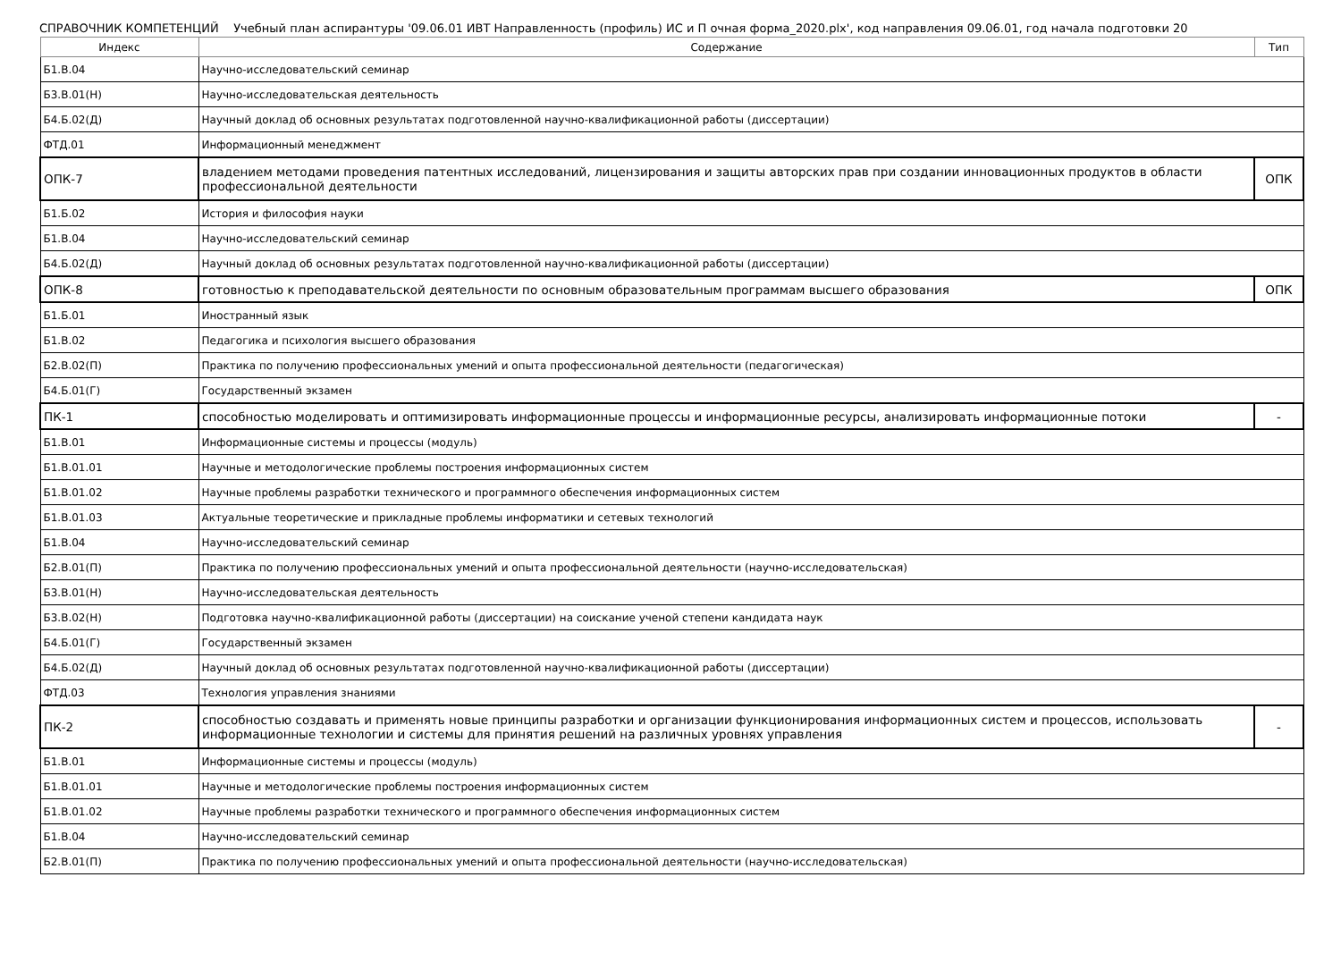СПРАВОЧНИК КОМПЕТЕНЦИЙ Учебный план аспирантуры '09.06.01 ИВТ Направленность (профиль) ИС и П очная форма_2020.plx', код направления 09.06.01, год начала подготовки 20
| Индекс | Содержание | Тип |
| --- | --- | --- |
| Б1.В.04 | Научно-исследовательский семинар | |
| Б3.В.01(Н) | Научно-исследовательская деятельность | |
| Б4.Б.02(Д) | Научный доклад об основных результатах подготовленной научно-квалификационной работы (диссертации) | |
| ФТД.01 | Информационный менеджмент | |
| ОПК-7 | владением методами проведения патентных исследований, лицензирования и защиты авторских прав при создании инновационных продуктов в области профессиональной деятельности | ОПК |
| Б1.Б.02 | История и философия науки | |
| Б1.В.04 | Научно-исследовательский семинар | |
| Б4.Б.02(Д) | Научный доклад об основных результатах подготовленной научно-квалификационной работы (диссертации) | |
| ОПК-8 | готовностью к преподавательской деятельности по основным образовательным программам высшего образования | ОПК |
| Б1.Б.01 | Иностранный язык | |
| Б1.В.02 | Педагогика и психология высшего образования | |
| Б2.В.02(П) | Практика по получению профессиональных умений и опыта профессиональной деятельности (педагогическая) | |
| Б4.Б.01(Г) | Государственный экзамен | |
| ПК-1 | способностью моделировать и оптимизировать информационные процессы и информационные ресурсы, анализировать информационные потоки | - |
| Б1.В.01 | Информационные системы и процессы (модуль) | |
| Б1.В.01.01 | Научные и методологические проблемы построения информационных систем | |
| Б1.В.01.02 | Научные проблемы разработки технического и программного обеспечения информационных систем | |
| Б1.В.01.03 | Актуальные теоретические и прикладные проблемы информатики и сетевых технологий | |
| Б1.В.04 | Научно-исследовательский семинар | |
| Б2.В.01(П) | Практика по получению профессиональных умений и опыта профессиональной деятельности (научно-исследовательская) | |
| Б3.В.01(Н) | Научно-исследовательская деятельность | |
| Б3.В.02(Н) | Подготовка научно-квалификационной работы (диссертации) на соискание ученой степени кандидата наук | |
| Б4.Б.01(Г) | Государственный экзамен | |
| Б4.Б.02(Д) | Научный доклад об основных результатах подготовленной научно-квалификационной работы (диссертации) | |
| ФТД.03 | Технология управления знаниями | |
| ПК-2 | способностью создавать и применять новые принципы разработки и организации функционирования информационных систем и процессов, использовать информационные технологии и системы для принятия решений на различных уровнях управления | - |
| Б1.В.01 | Информационные системы и процессы (модуль) | |
| Б1.В.01.01 | Научные и методологические проблемы построения информационных систем | |
| Б1.В.01.02 | Научные проблемы разработки технического и программного обеспечения информационных систем | |
| Б1.В.04 | Научно-исследовательский семинар | |
| Б2.В.01(П) | Практика по получению профессиональных умений и опыта профессиональной деятельности (научно-исследовательская) | |